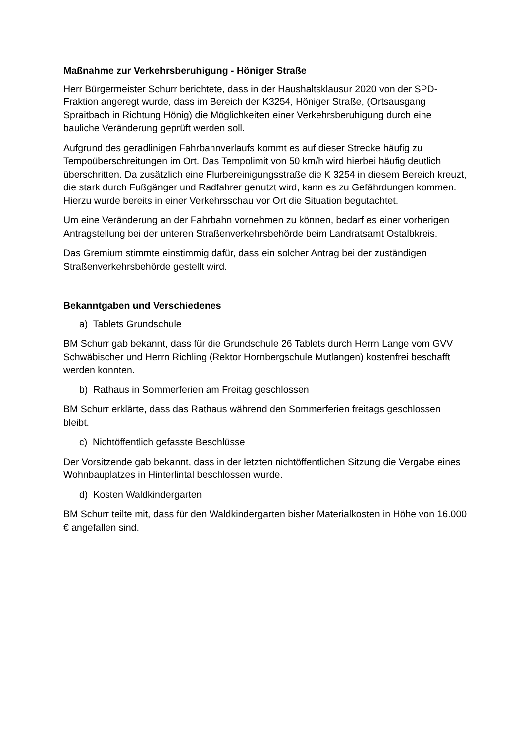Maßnahme zur Verkehrsberuhigung - Höniger Straße
Herr Bürgermeister Schurr berichtete, dass in der Haushaltsklausur 2020 von der SPD-Fraktion angeregt wurde, dass im Bereich der K3254, Höniger Straße, (Ortsausgang Spraitbach in Richtung Hönig) die Möglichkeiten einer Verkehrsberuhigung durch eine bauliche Veränderung geprüft werden soll.
Aufgrund des geradlinigen Fahrbahnverlaufs kommt es auf dieser Strecke häufig zu Tempoüberschreitungen im Ort. Das Tempolimit von 50 km/h wird hierbei häufig deutlich überschritten. Da zusätzlich eine Flurbereinigungsstraße die K 3254 in diesem Bereich kreuzt, die stark durch Fußgänger und Radfahrer genutzt wird, kann es zu Gefährdungen kommen. Hierzu wurde bereits in einer Verkehrsschau vor Ort die Situation begutachtet.
Um eine Veränderung an der Fahrbahn vornehmen zu können, bedarf es einer vorherigen Antragstellung bei der unteren Straßenverkehrsbehörde beim Landratsamt Ostalbkreis.
Das Gremium stimmte einstimmig dafür, dass ein solcher Antrag bei der zuständigen Straßenverkehrsbehörde gestellt wird.
Bekanntgaben und Verschiedenes
a) Tablets Grundschule
BM Schurr gab bekannt, dass für die Grundschule 26 Tablets durch Herrn Lange vom GVV Schwäbischer und Herrn Richling (Rektor Hornbergschule Mutlangen) kostenfrei beschafft werden konnten.
b) Rathaus in Sommerferien am Freitag geschlossen
BM Schurr erklärte, dass das Rathaus während den Sommerferien freitags geschlossen bleibt.
c) Nichtöffentlich gefasste Beschlüsse
Der Vorsitzende gab bekannt, dass in der letzten nichtöffentlichen Sitzung die Vergabe eines Wohnbauplatzes in Hinterlintal beschlossen wurde.
d) Kosten Waldkindergarten
BM Schurr teilte mit, dass für den Waldkindergarten bisher Materialkosten in Höhe von 16.000 € angefallen sind.